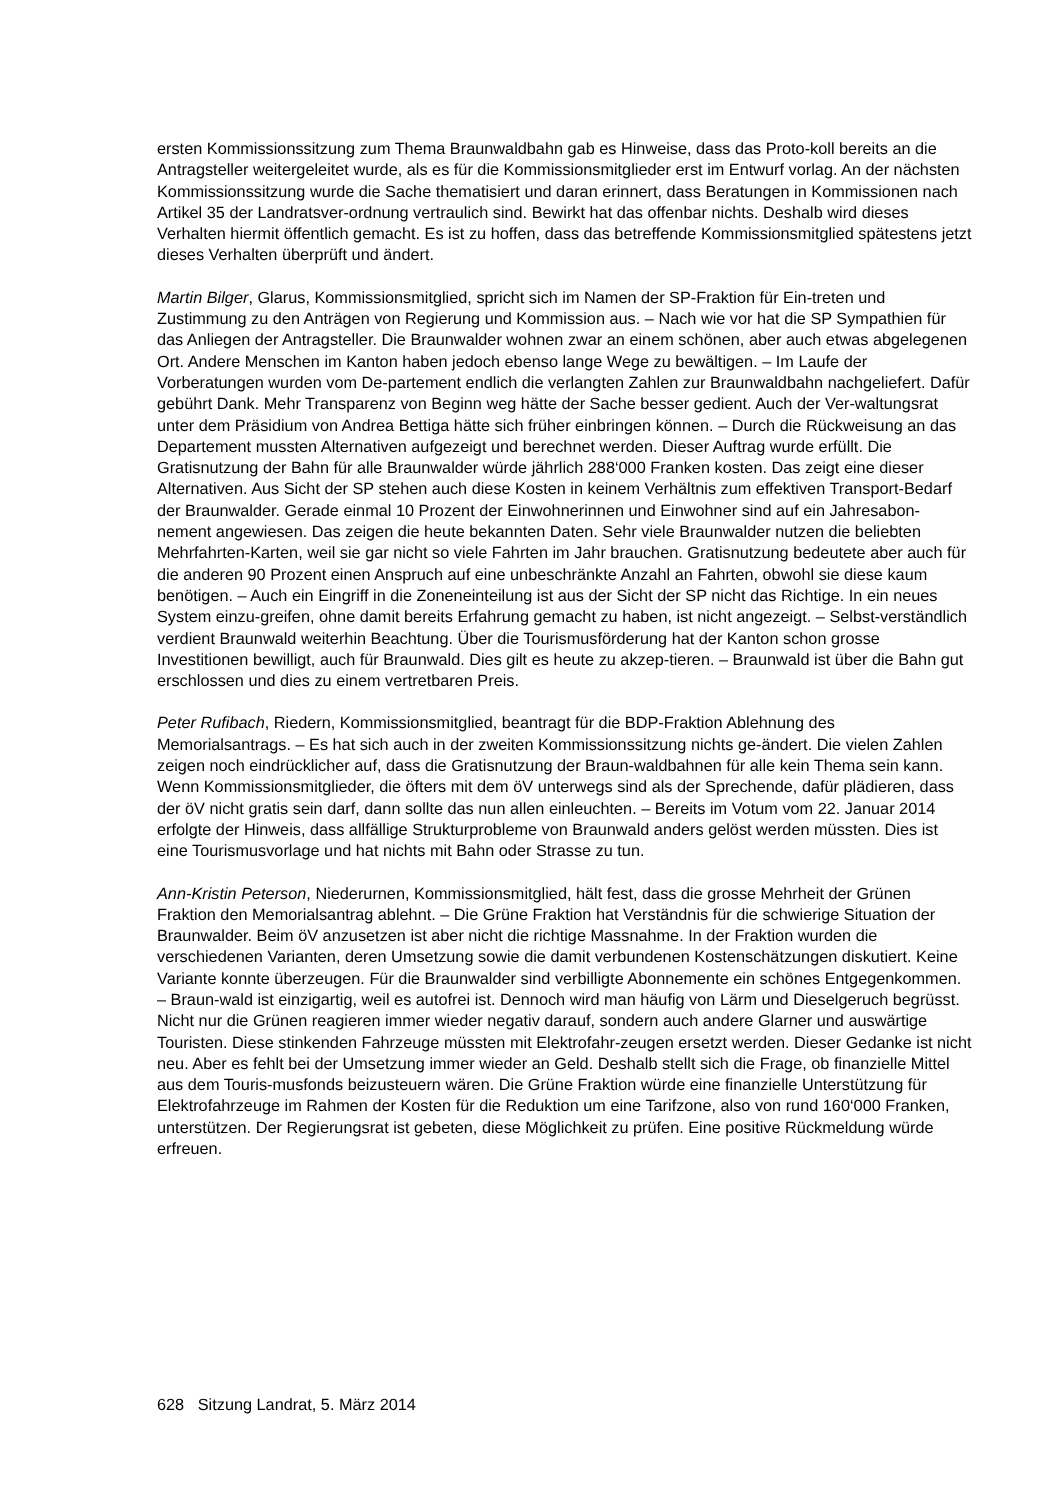ersten Kommissionssitzung zum Thema Braunwaldbahn gab es Hinweise, dass das Proto-koll bereits an die Antragsteller weitergeleitet wurde, als es für die Kommissionsmitglieder erst im Entwurf vorlag. An der nächsten Kommissionssitzung wurde die Sache thematisiert und daran erinnert, dass Beratungen in Kommissionen nach Artikel 35 der Landratsver-ordnung vertraulich sind. Bewirkt hat das offenbar nichts. Deshalb wird dieses Verhalten hiermit öffentlich gemacht. Es ist zu hoffen, dass das betreffende Kommissionsmitglied spätestens jetzt dieses Verhalten überprüft und ändert.
Martin Bilger, Glarus, Kommissionsmitglied, spricht sich im Namen der SP-Fraktion für Ein-treten und Zustimmung zu den Anträgen von Regierung und Kommission aus. – Nach wie vor hat die SP Sympathien für das Anliegen der Antragsteller. Die Braunwalder wohnen zwar an einem schönen, aber auch etwas abgelegenen Ort. Andere Menschen im Kanton haben jedoch ebenso lange Wege zu bewältigen. – Im Laufe der Vorberatungen wurden vom De-partement endlich die verlangten Zahlen zur Braunwaldbahn nachgeliefert. Dafür gebührt Dank. Mehr Transparenz von Beginn weg hätte der Sache besser gedient. Auch der Ver-waltungsrat unter dem Präsidium von Andrea Bettiga hätte sich früher einbringen können. – Durch die Rückweisung an das Departement mussten Alternativen aufgezeigt und berechnet werden. Dieser Auftrag wurde erfüllt. Die Gratisnutzung der Bahn für alle Braunwalder würde jährlich 288‘000 Franken kosten. Das zeigt eine dieser Alternativen. Aus Sicht der SP stehen auch diese Kosten in keinem Verhältnis zum effektiven Transport-Bedarf der Braunwalder. Gerade einmal 10 Prozent der Einwohnerinnen und Einwohner sind auf ein Jahresabon-nement angewiesen. Das zeigen die heute bekannten Daten. Sehr viele Braunwalder nutzen die beliebten Mehrfahrten-Karten, weil sie gar nicht so viele Fahrten im Jahr brauchen. Gratisnutzung bedeutete aber auch für die anderen 90 Prozent einen Anspruch auf eine unbeschränkte Anzahl an Fahrten, obwohl sie diese kaum benötigen. – Auch ein Eingriff in die Zoneneinteilung ist aus der Sicht der SP nicht das Richtige. In ein neues System einzu-greifen, ohne damit bereits Erfahrung gemacht zu haben, ist nicht angezeigt. – Selbst-verständlich verdient Braunwald weiterhin Beachtung. Über die Tourismusförderung hat der Kanton schon grosse Investitionen bewilligt, auch für Braunwald. Dies gilt es heute zu akzep-tieren. – Braunwald ist über die Bahn gut erschlossen und dies zu einem vertretbaren Preis.
Peter Rufibach, Riedern, Kommissionsmitglied, beantragt für die BDP-Fraktion Ablehnung des Memorialsantrags. – Es hat sich auch in der zweiten Kommissionssitzung nichts ge-ändert. Die vielen Zahlen zeigen noch eindrücklicher auf, dass die Gratisnutzung der Braun-waldbahnen für alle kein Thema sein kann. Wenn Kommissionsmitglieder, die öfters mit dem öV unterwegs sind als der Sprechende, dafür plädieren, dass der öV nicht gratis sein darf, dann sollte das nun allen einleuchten. – Bereits im Votum vom 22. Januar 2014 erfolgte der Hinweis, dass allfällige Strukturprobleme von Braunwald anders gelöst werden müssten. Dies ist eine Tourismusvorlage und hat nichts mit Bahn oder Strasse zu tun.
Ann-Kristin Peterson, Niederurnen, Kommissionsmitglied, hält fest, dass die grosse Mehrheit der Grünen Fraktion den Memorialsantrag ablehnt. – Die Grüne Fraktion hat Verständnis für die schwierige Situation der Braunwalder. Beim öV anzusetzen ist aber nicht die richtige Massnahme. In der Fraktion wurden die verschiedenen Varianten, deren Umsetzung sowie die damit verbundenen Kostenschätzungen diskutiert. Keine Variante konnte überzeugen. Für die Braunwalder sind verbilligte Abonnemente ein schönes Entgegenkommen. – Braun-wald ist einzigartig, weil es autofrei ist. Dennoch wird man häufig von Lärm und Dieselgeruch begrüsst. Nicht nur die Grünen reagieren immer wieder negativ darauf, sondern auch andere Glarner und auswärtige Touristen. Diese stinkenden Fahrzeuge müssten mit Elektrofahr-zeugen ersetzt werden. Dieser Gedanke ist nicht neu. Aber es fehlt bei der Umsetzung immer wieder an Geld. Deshalb stellt sich die Frage, ob finanzielle Mittel aus dem Touris-musfonds beizusteuern wären. Die Grüne Fraktion würde eine finanzielle Unterstützung für Elektrofahrzeuge im Rahmen der Kosten für die Reduktion um eine Tarifzone, also von rund 160‘000 Franken, unterstützen. Der Regierungsrat ist gebeten, diese Möglichkeit zu prüfen. Eine positive Rückmeldung würde erfreuen.
628 Sitzung Landrat, 5. März 2014